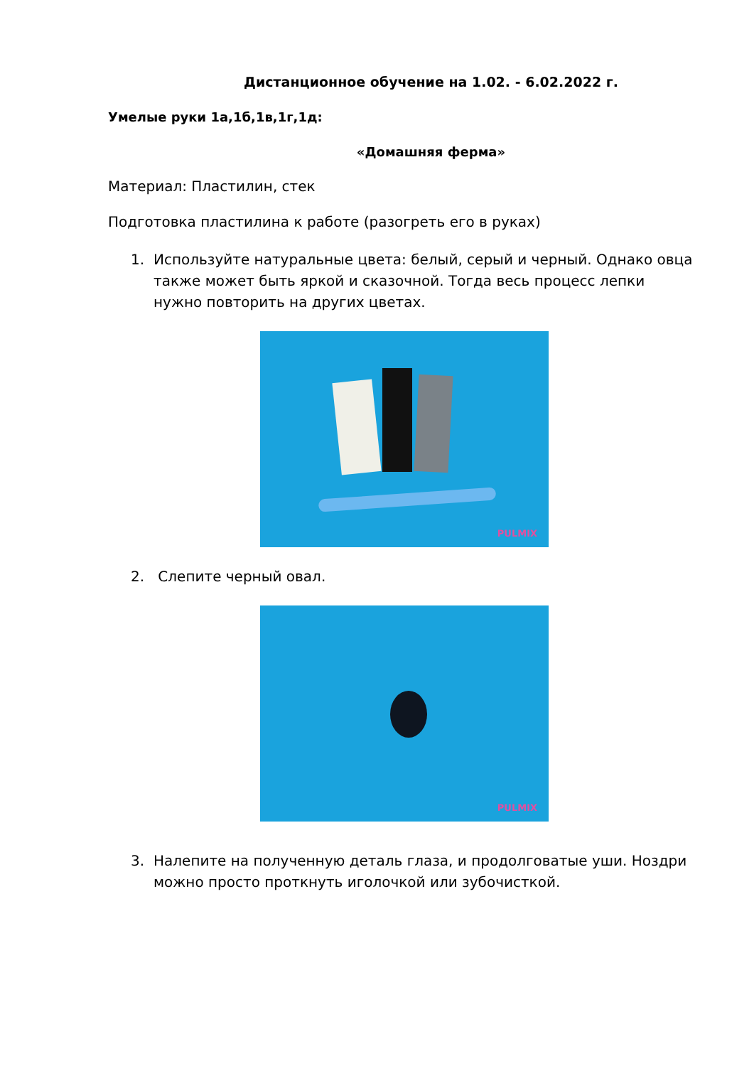Дистанционное обучение на 1.02. - 6.02.2022 г.
Умелые руки 1а,1б,1в,1г,1д:
«Домашняя ферма»
Материал: Пластилин, стек
Подготовка пластилина к работе (разогреть его в руках)
1. Используйте натуральные цвета: белый, серый и черный. Однако овца также может быть яркой и сказочной. Тогда весь процесс лепки нужно повторить на других цветах.
PULMIX
2. Слепите черный овал.
PULMIX
3. Налепите на полученную деталь глаза, и продолговатые уши. Ноздри можно просто проткнуть иголочкой или зубочисткой.